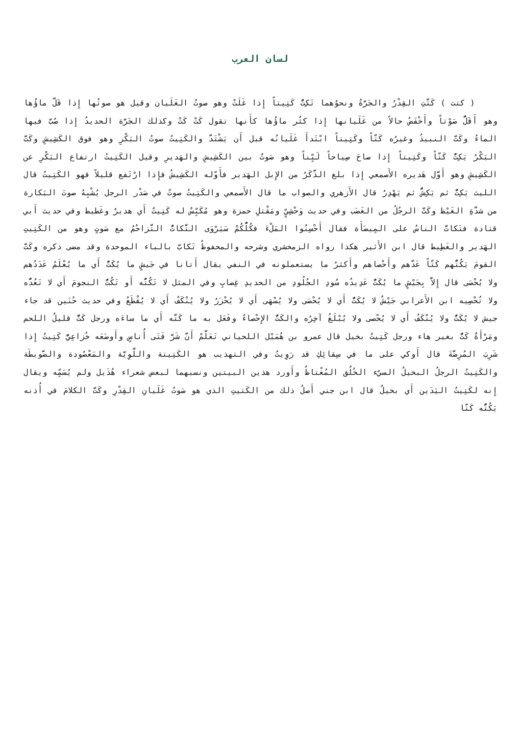لسان العرب
( كتت ) كَتَّتِ القِدْرُ والجَرَّةُ ونحوُهما تَكِتُّ كَتِيتاً إِذا غَلَتْ وهو صوتُ الغَلَيان وقيل هو صوتُها إِذا قَلَّ ماؤُها وهو أَقَلُّ صَوْتاً وأَخْفَضُ حالاً من غَلَيانها إِذا كثُر ماؤُها كأَنها تقول كَتْ كَتْ وكذلك الجَرَّة الحديدُ إِذا صُبَّ فيها الماءُ وكَتَّ النبيذُ وغيرُه كَتّاً وكَتِيتاً ابْتَدأَ غَلَيانُه قبل أَن يَشْتَدَّ والكَتِيتُ صوتُ البَكْرِ وهو فوق الكَشِيشِ وكَتَّ البَكْرُ يَكِتُّ كَتّاً وكَتِيتاً إِذا صاحَ صِياحاً لَيِّناً وهو صَوتٌ بين الكَشِيشِ والهَديرِ وقيل الكَتِيتُ ارتفاع البَكْرِ عن الكَشِيشِ وهو أَوَّل هَديره الأَصمعي إِذا بلغ الذَّكَرُ من الإِبل الهَدير فأَوّله الكَشِيشُ فإِذا ارْتَفع قليلاً فهو الكَتِيتُ قال الليث يَكِتُّ ثم يَكِشُّ ثم يَهْدِرُ قال الأَزهري والصواب ما قال الأَصمعي والكَتِيتُ صوتٌ في صَدْر الرجل يُشْبِهُ صوتَ البَكارة من شدَّةِ الغَيْظ وكَتَّ الرجُلُ من الغَضَب وفي حديث وَحْشِيٍّ ومَقْتلِ حمزة وهو مُكَبِّسٌ له كَتِيتٌ أَي هديرٌ وغَطيط وفي حديث أَبي قتادة فتَكاتَّ الناسُ على المِيضَأَة فقال أَحْسِنُوا المَلْءَ فكُلُّكُمْ سَيَرْوَى التَّكاتُّ التَّزاحُمُ مع صَوتٍ وهو من الكَتِيتِ الهَدير والغَطِيط قال ابن الأَثير هكذا رواه الزمخشري وشرحه والمحفوظُ تَكابَّ بالباء الموحدة وقد مضى ذكره وكَتَّ القومَ يَكُتُّهم كَتّاً عَدَّهم وأَحْصاهم وأَكثرُ ما يستعملونه في النفي يقال أَتانا في جَيشٍ ما يُكَتُّ أَي ما يُعْلَمُ عَدَدُهم ولا يُحْصَى قال إِلاَّ بِجَيْشٍ ما يُكَتُّ عَدِيدُه سُودِ الجُلُودِ من الحديدِ غِضابِ وفي المثل لا تَكُتُّه أَو تَكُتُّ النجومَ أَي لا تَعُدُّه ولا تُحْصِيه ابن الأَعرابي جَيْشٌ لا يُكَتُّ أَي لا يُحْصَى ولا يُسْهَى أَي لا يُحْزَرُ ولا يُنْكَفُ أَي لا يُقْطَعُ وفي حديث حُنَين قد جاء جيش لا يُكَتُّ ولا يُنْكَفُ أَي لا يُحْصى ولا يُبْلَغُ آخِرُه والكَتُّ الإِحْصاءُ وفَعَل به ما كَتَّه أَي ما ساءَه ورجل كَتٌّ قليلُ اللحم ومَرْأَةٌ كَتٌّ بغير هاء ورجل كَتِيتٌ بخيل قال عمرو بن هُمَيْل اللحياني تَعَلَّمْ أَنَّ شَرَّ فَتَى أُناسٍ وأَوضَعَه خُزاعِيٌّ كَتِيتُ إِذا شَرِبَ المُرِضَّةَ قال أَوكي على ما في سِقائِكِ قد رَوِيتُ وفي التهذيب هو الكَتِيتة واللَّوِيَّة والمَعْصُودة والضَّويطَة والكَتِيتُ الرجلُ البخيلُ السيّء الخُلُق المُغْتاظُ وأَورد هذين البيتين ونسبهما لبعض شعراء هُذَيل ولم يُسَمِّه ويقال إِنه لكَتِيتُ اليَدَين أَي بخيلٌ قال ابن جني أَصلُ ذلك من الكَتيتِ الذي هو صَوتُ غَلَيانِ القِدْرِ وكَتَّ الكلامَ في أُذنه يَكُتُّه كَتّا